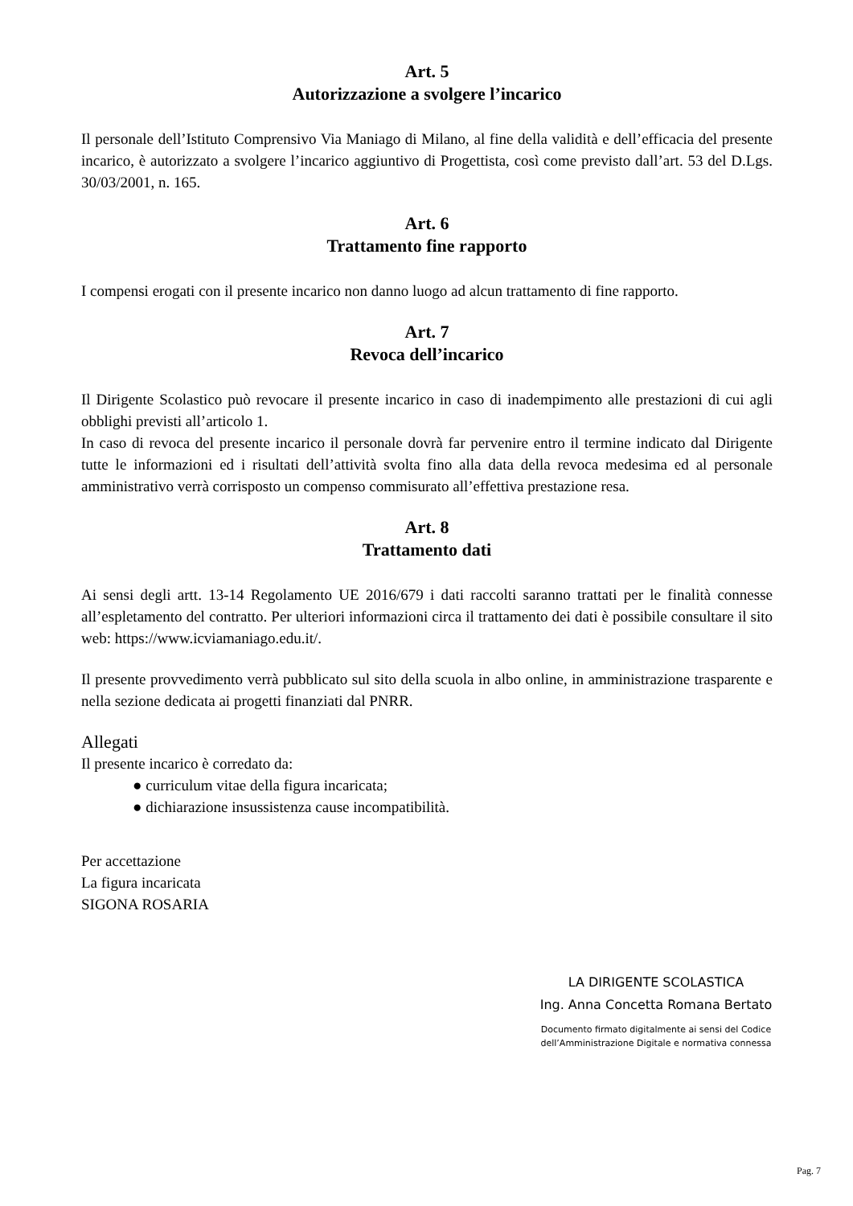Art. 5
Autorizzazione a svolgere l’incarico
Il personale dell’Istituto Comprensivo Via Maniago di Milano, al fine della validità e dell’efficacia del presente incarico, è autorizzato a svolgere l’incarico aggiuntivo di Progettista, così come previsto dall’art. 53 del D.Lgs. 30/03/2001, n. 165.
Art. 6
Trattamento fine rapporto
I compensi erogati con il presente incarico non danno luogo ad alcun trattamento di fine rapporto.
Art. 7
Revoca dell’incarico
Il Dirigente Scolastico può revocare il presente incarico in caso di inadempimento alle prestazioni di cui agli obblighi previsti all’articolo 1.
In caso di revoca del presente incarico il personale dovrà far pervenire entro il termine indicato dal Dirigente tutte le informazioni ed i risultati dell’attività svolta fino alla data della revoca medesima ed al personale amministrativo verrà corrisposto un compenso commisurato all’effettiva prestazione resa.
Art. 8
Trattamento dati
Ai sensi degli artt. 13-14 Regolamento UE 2016/679 i dati raccolti saranno trattati per le finalità connesse all’espletamento del contratto. Per ulteriori informazioni circa il trattamento dei dati è possibile consultare il sito web: https://www.icviamaniago.edu.it/.
Il presente provvedimento verrà pubblicato sul sito della scuola in albo online, in amministrazione trasparente e nella sezione dedicata ai progetti finanziati dal PNRR.
Allegati
Il presente incarico è corredato da:
● curriculum vitae della figura incaricata;
● dichiarazione insussistenza cause incompatibilità.
Per accettazione
La figura incaricata
SIGONA ROSARIA
LA DIRIGENTE SCOLASTICA
Ing. Anna Concetta Romana Bertato
Documento firmato digitalmente ai sensi del Codice
dell’Amministrazione Digitale e normativa connessa
Pag. 7